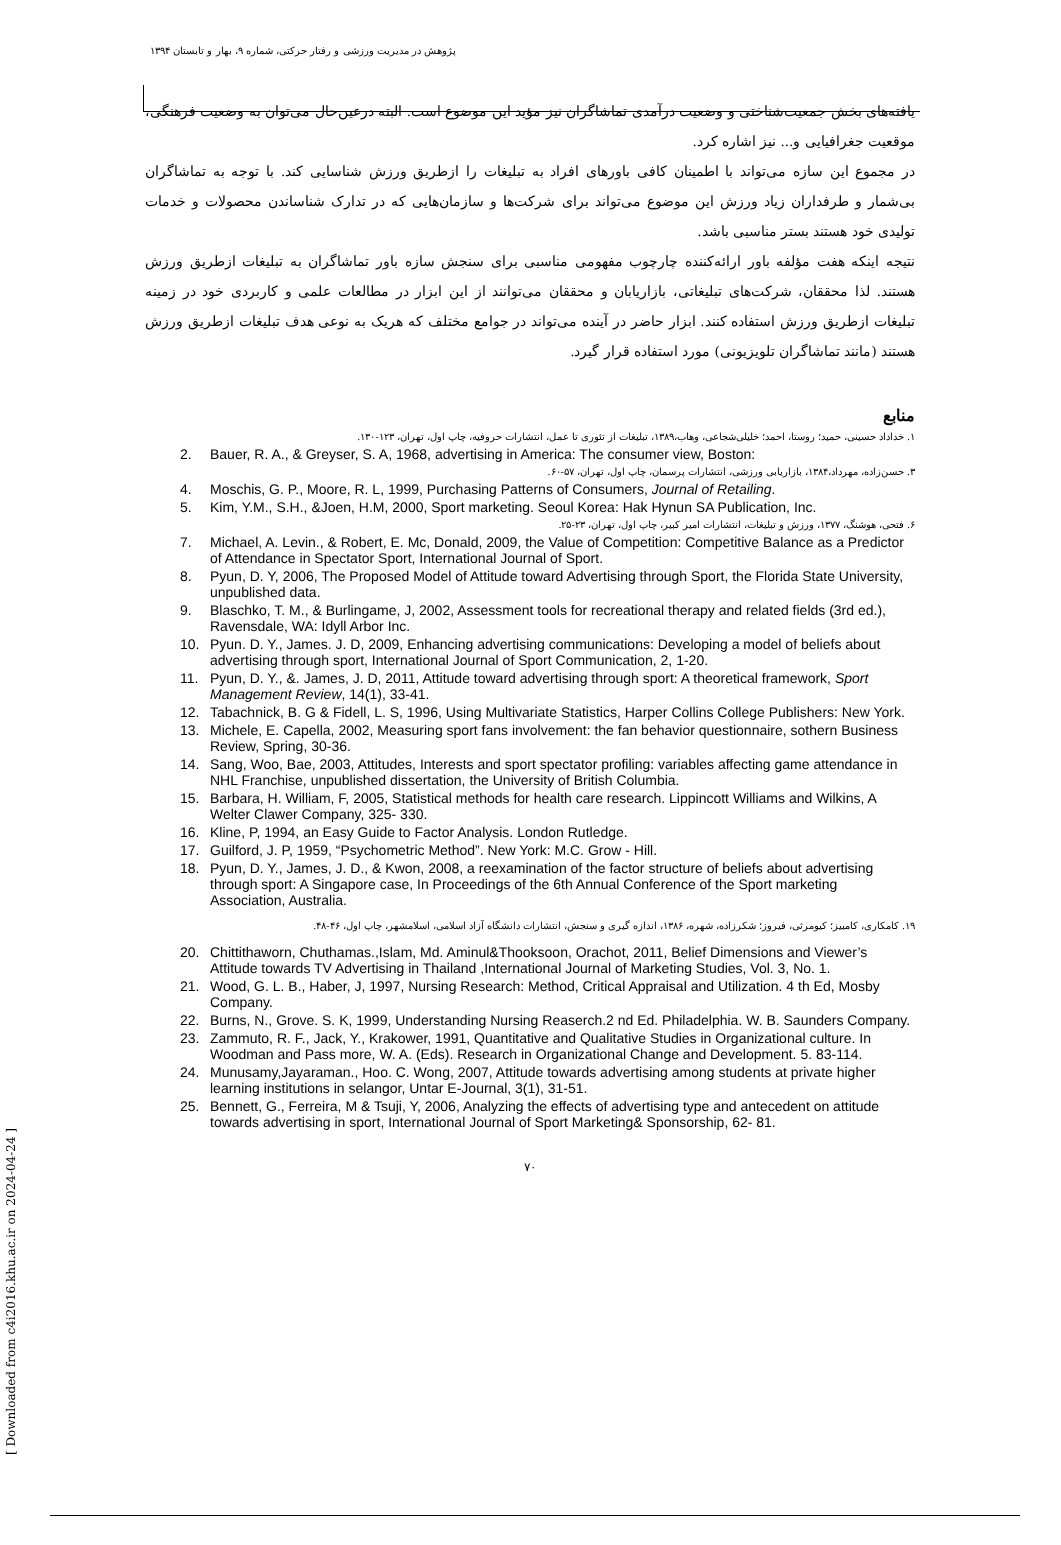پژوهش در مدیریت ورزشی و رفتار حرکتی، شماره ۹، بهار و تابستان ۱۳۹۴
یافته‌های بخش جمعیت‌شناختی و وضعیت درآمدی تماشاگران نیز مؤید این موضوع است. البته درعین‌حال می‌توان به وضعیت فرهنگی، موقعیت جغرافیایی و... نیز اشاره کرد.
در مجموع این سازه می‌تواند با اطمینان کافی باورهای افراد به تبلیغات را ازطریق ورزش شناسایی کند. با توجه به تماشاگران بی‌شمار و طرفداران زیاد ورزش این موضوع می‌تواند برای شرکت‌ها و سازمان‌هایی که در تدارک شناساندن محصولات و خدمات تولیدی خود هستند بستر مناسبی باشد.
نتیجه اینکه هفت مؤلفه باور ارائه‌کننده چارچوب مفهومی مناسبی برای سنجش سازه باور تماشاگران به تبلیغات ازطریق ورزش هستند. لذا محققان، شرکت‌های تبلیغاتی، بازاریابان و محققان می‌توانند از این ابزار در مطالعات علمی و کاربردی خود در زمینه تبلیغات ازطریق ورزش استفاده کنند. ابزار حاضر در آینده می‌تواند در جوامع مختلف که هریک به نوعی هدف تبلیغات ازطریق ورزش هستند (مانند تماشاگران تلویزیونی) مورد استفاده قرار گیرد.
منابع
۱. خداداد حسینی، حمید؛ روستا، احمد؛ خلیلی‌شجاعی، وهاب،۱۳۸۹، تبلیغات از تئوری تا عمل، انتشارات حروفیه، چاپ اول، تهران، ۱۲۳-۱۳۰.
2. Bauer, R. A., & Greyser, S. A, 1968, advertising in America: The consumer view, Boston:
۳. حسن‌زاده، مهرداد،۱۳۸۴، بازاریابی ورزشی، انتشارات پرسمان، چاپ اول، تهران، ۵۷-۶۰.
4. Moschis, G. P., Moore, R. L, 1999, Purchasing Patterns of Consumers, Journal of Retailing.
5. Kim, Y.M., S.H., &Joen, H.M, 2000, Sport marketing. Seoul Korea: Hak Hynun SA Publication, Inc.
۶. فتحی، هوشنگ، ۱۳۷۷، ورزش و تبلیغات، انتشارات امیر کبیر، چاپ اول، تهران، ۲۳-۲۵.
7. Michael, A. Levin., & Robert, E. Mc, Donald, 2009, the Value of Competition: Competitive Balance as a Predictor of Attendance in Spectator Sport, International Journal of Sport.
8. Pyun, D. Y, 2006, The Proposed Model of Attitude toward Advertising through Sport, the Florida State University, unpublished data.
9. Blaschko, T. M., & Burlingame, J, 2002, Assessment tools for recreational therapy and related fields (3rd ed.), Ravensdale, WA: Idyll Arbor Inc.
10. Pyun. D. Y., James. J. D, 2009, Enhancing advertising communications: Developing a model of beliefs about advertising through sport, International Journal of Sport Communication, 2, 1-20.
11. Pyun, D. Y., &. James, J. D, 2011, Attitude toward advertising through sport: A theoretical framework, Sport Management Review, 14(1), 33-41.
12. Tabachnick, B. G & Fidell, L. S, 1996, Using Multivariate Statistics, Harper Collins College Publishers: New York.
13. Michele, E. Capella, 2002, Measuring sport fans involvement: the fan behavior questionnaire, sothern Business Review, Spring, 30-36.
14. Sang, Woo, Bae, 2003, Attitudes, Interests and sport spectator profiling: variables affecting game attendance in NHL Franchise, unpublished dissertation, the University of British Columbia.
15. Barbara, H. William, F, 2005, Statistical methods for health care research. Lippincott Williams and Wilkins, A Welter Clawer Company, 325- 330.
16. Kline, P, 1994, an Easy Guide to Factor Analysis. London Rutledge.
17. Guilford, J. P, 1959, “Psychometric Method”. New York: M.C. Grow - Hill.
18. Pyun, D. Y., James, J. D., & Kwon, 2008, a reexamination of the factor structure of beliefs about advertising through sport: A Singapore case, In Proceedings of the 6th Annual Conference of the Sport marketing Association, Australia.
۱۹. کامکاری، کامبیز؛ کیومرثی، فیروز؛ شکرزاده، شهره، ۱۳۸۶، اندازه گیری و سنجش، انتشارات دانشگاه آزاد اسلامی، اسلامشهر، چاپ اول، ۴۶-۴۸.
20. Chittithaworn, Chuthamas.,Islam, Md. Aminul&Thooksoon, Orachot, 2011, Belief Dimensions and Viewer’s Attitude towards TV Advertising in Thailand ,International Journal of Marketing Studies, Vol. 3, No. 1.
21. Wood, G. L. B., Haber, J, 1997, Nursing Research: Method, Critical Appraisal and Utilization. 4 th Ed, Mosby Company.
22. Burns, N., Grove. S. K, 1999, Understanding Nursing Reaserch.2 nd Ed. Philadelphia. W. B. Saunders Company.
23. Zammuto, R. F., Jack, Y., Krakower, 1991, Quantitative and Qualitative Studies in Organizational culture. In Woodman and Pass more, W. A. (Eds). Research in Organizational Change and Development. 5. 83-114.
24. Munusamy,Jayaraman., Hoo. C. Wong, 2007, Attitude towards advertising among students at private higher learning institutions in selangor, Untar E-Journal, 3(1), 31-51.
25. Bennett, G., Ferreira, M & Tsuji, Y, 2006, Analyzing the effects of advertising type and antecedent on attitude towards advertising in sport, International Journal of Sport Marketing& Sponsorship, 62- 81.
۷۰
[ Downloaded from c4i2016.khu.ac.ir on 2024-04-24 ]